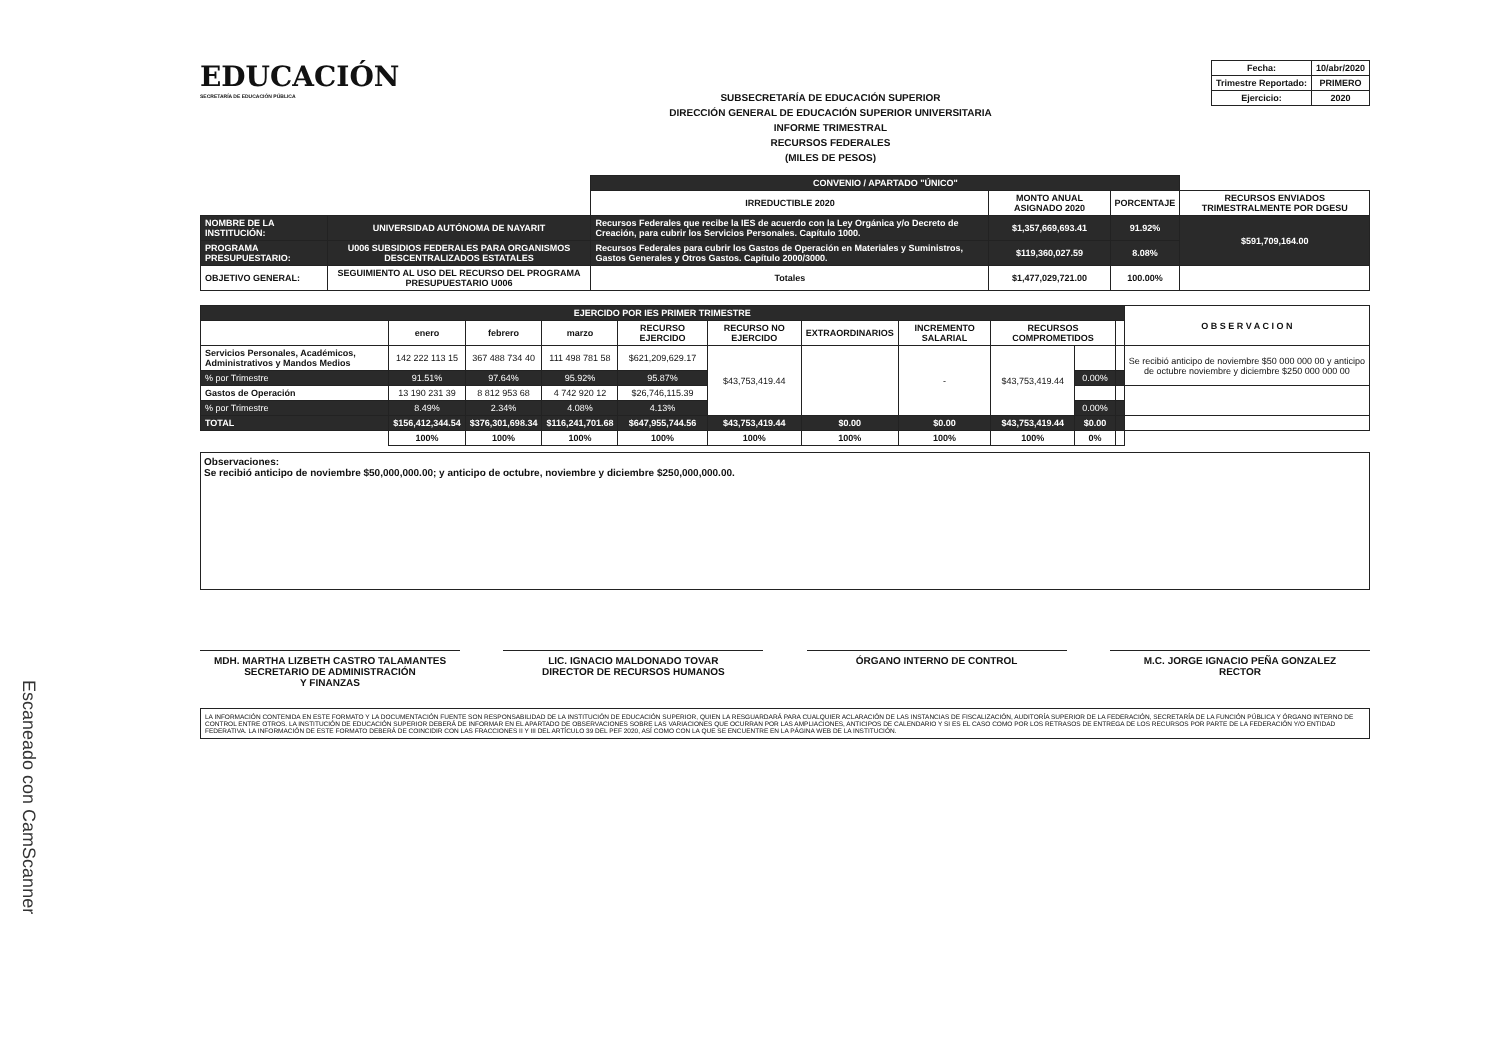Escaneado con CamScanner
EDUCACIÓN
SECRETARÍA DE EDUCACIÓN PÚBLICA
SUBSECRETARÍA DE EDUCACIÓN SUPERIOR
DIRECCIÓN GENERAL DE EDUCACIÓN SUPERIOR UNIVERSITARIA
INFORME TRIMESTRAL
RECURSOS FEDERALES
(MILES DE PESOS)
| Fecha: | 10/abr/2020 |
| Trimestre Reportado: | PRIMERO |
| Ejercicio: | 2020 |
| | | CONVENIO / APARTADO "ÚNICO" | | | |
| | | IRREDUCTIBLE 2020 | MONTO ANUAL ASIGNADO 2020 | PORCENTAJE | RECURSOS ENVIADOS TRIMESTRALMENTE POR DGESU |
| NOMBRE DE LA INSTITUCIÓN: | UNIVERSIDAD AUTÓNOMA DE NAYARIT | Recursos Federales que recibe la IES de acuerdo con la Ley Orgánica y/o Decreto de Creación, para cubrir los Servicios Personales. Capítulo 1000. | $1,357,669,693.41 | 91.92% | $591,709,164.00 |
| PROGRAMA PRESUPUESTARIO: | U006 SUBSIDIOS FEDERALES PARA ORGANISMOS DESCENTRALIZADOS ESTATALES | Recursos Federales para cubrir los Gastos de Operación en Materiales y Suministros, Gastos Generales y Otros Gastos. Capítulo 2000/3000. | $119,360,027.59 | 8.08% | |
| OBJETIVO GENERAL: | SEGUIMIENTO AL USO DEL RECURSO DEL PROGRAMA PRESUPUESTARIO U006 | Totales | $1,477,029,721.00 | 100.00% | |
| EJERCIDO POR IES PRIMER TRIMESTRE | | | | | | | | | | | O B S E R V A C I O N |
| --- | --- | --- | --- | --- | --- | --- | --- | --- | --- | --- | --- |
| | enero | febrero | marzo | RECURSO EJERCIDO | RECURSO NO EJERCIDO | EXTRAORDINARIOS | INCREMENTO SALARIAL | RECURSOS COMPROMETIDOS | | | |
| Servicios Personales, Académicos, Administrativos y Mandos Medios | 142 222 113 15 | 367 488 734 40 | 111 498 781 58 | $621,209,629.17 | $43,753,419.44 | | - | $43,753,419.44 | | | Se recibió anticipo de noviembre $50 000 000 00 y anticipo de octubre noviembre y diciembre $250 000 000 00 |
| % por Trimestre | 91.51% | 97.64% | 95.92% | 95.87% | | | | | 0.00% | | |
| Gastos de Operación | 13 190 231 39 | 8 812 953 68 | 4 742 920 12 | $26,746,115.39 | | | | | | | |
| % por Trimestre | 8.49% | 2.34% | 4.08% | 4.13% | | | | | 0.00% | | |
| TOTAL | $156,412,344.54 | $376,301,698.34 | $116,241,701.68 | $647,955,744.56 | $43,753,419.44 | $0.00 | $0.00 | $43,753,419.44 | $0.00 | | |
| | 100% | 100% | 100% | 100% | 100% | 100% | 100% | 100% | 0% | | |
Observaciones:
Se recibió anticipo de noviembre $50,000,000.00; y anticipo de octubre, noviembre y diciembre $250,000,000.00.
MDH. MARTHA LIZBETH CASTRO TALAMANTES
SECRETARIO DE ADMINISTRACIÓN
Y FINANZAS
LIC. IGNACIO MALDONADO TOVAR
DIRECTOR DE RECURSOS HUMANOS
ÓRGANO INTERNO DE CONTROL M.C. JORGE IGNACIO PEÑA GONZALEZ
RECTOR
LA INFORMACIÓN CONTENIDA EN ESTE FORMATO Y LA DOCUMENTACIÓN FUENTE SON RESPONSABILIDAD DE LA INSTITUCIÓN DE EDUCACIÓN SUPERIOR, QUIEN LA RESGUARDARÁ PARA CUALQUIER ACLARACIÓN DE LAS INSTANCIAS DE FISCALIZACIÓN, AUDITORÍA SUPERIOR DE LA FEDERACIÓN, SECRETARÍA DE LA FUNCIÓN PÚBLICA Y ÓRGANO INTERNO DE CONTROL ENTRE OTROS. LA INSTITUCIÓN DE EDUCACIÓN SUPERIOR DEBERÁ DE INFORMAR EN EL APARTADO DE OBSERVACIONES SOBRE LAS VARIACIONES QUE OCURRAN POR LAS AMPLIACIONES, ANTICIPOS DE CALENDARIO Y SI ES EL CASO COMO POR LOS RETRASOS DE ENTREGA DE LOS RECURSOS POR PARTE DE LA FEDERACIÓN Y/O ENTIDAD FEDERATIVA. LA INFORMACIÓN DE ESTE FORMATO DEBERÁ DE COINCIDIR CON LAS FRACCIONES II Y III DEL ARTÍCULO 39 DEL PEF 2020, ASÍ COMO CON LA QUE SE ENCUENTRE EN LA PÁGINA WEB DE LA INSTITUCIÓN.